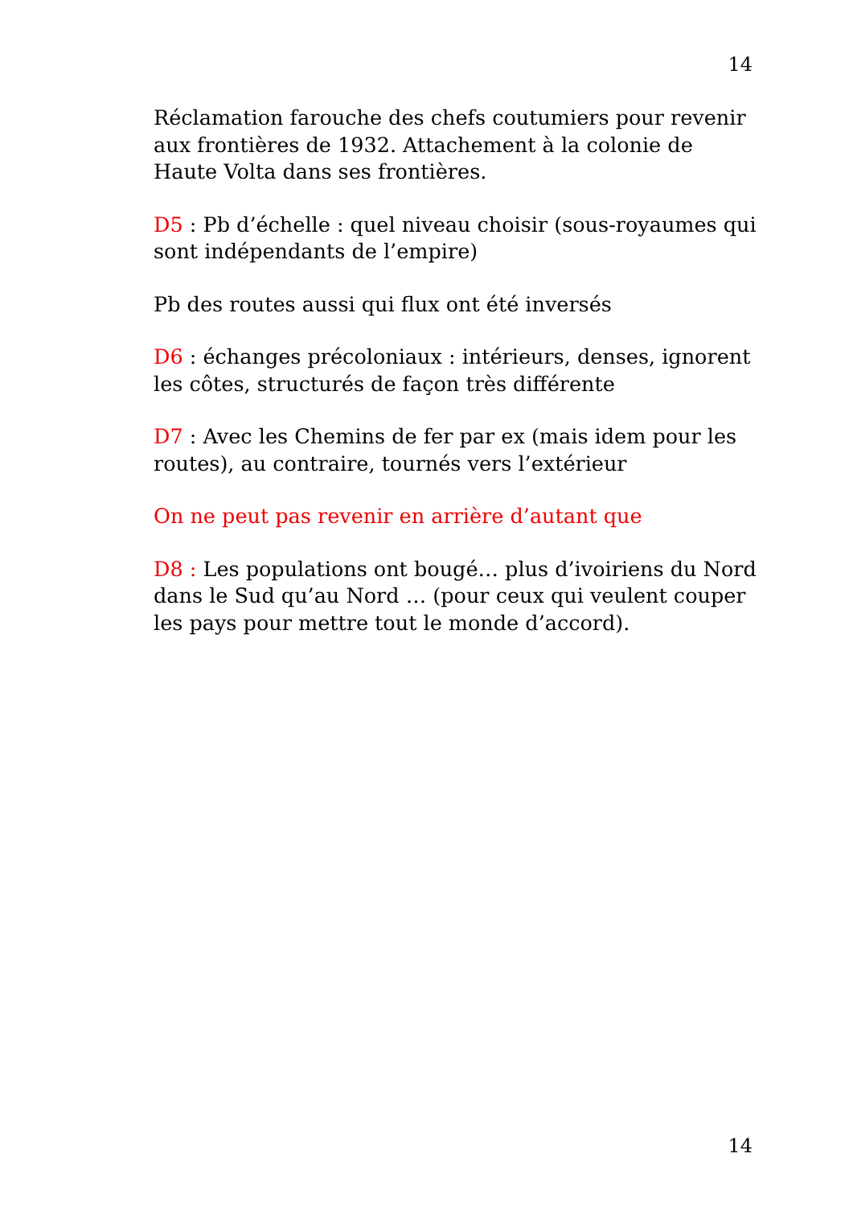14
Réclamation farouche des chefs coutumiers pour revenir aux frontières de 1932. Attachement à la colonie de Haute Volta dans ses frontières.
D5 : Pb d’échelle : quel niveau choisir (sous-royaumes qui sont indépendants de l’empire)
Pb des routes aussi qui flux ont été inversés
D6 : échanges précoloniaux : intérieurs, denses, ignorent les côtes, structurés de façon très différente
D7 : Avec les Chemins de fer par ex (mais idem pour les routes), au contraire, tournés vers l’extérieur
On ne peut pas revenir en arrière d’autant que
D8 : Les populations ont bougé… plus d’ivoiriens du Nord dans le Sud qu’au Nord … (pour ceux qui veulent couper les pays pour mettre tout le monde d’accord).
14